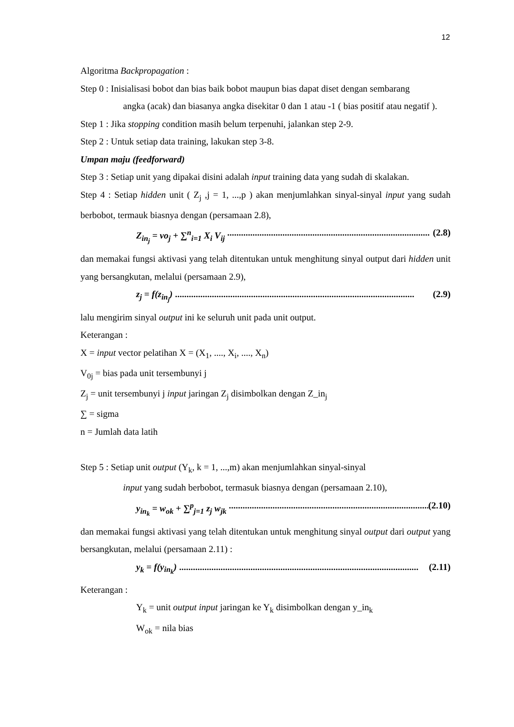12
Algoritma Backpropagation :
Step 0 : Inisialisasi bobot dan bias baik bobot maupun bias dapat diset dengan sembarang
angka (acak) dan biasanya angka disekitar 0 dan 1 atau -1 ( bias positif atau negatif ).
Step 1 : Jika stopping condition masih belum terpenuhi, jalankan step 2-9.
Step 2 : Untuk setiap data training, lakukan step 3-8.
Umpan maju (feedforward)
Step 3 : Setiap unit yang dipakai disini adalah input training data yang sudah di skalakan.
Step 4 : Setiap hidden unit ( Z<sub>j</sub> ,j = 1, ...,p ) akan menjumlahkan sinyal-sinyal input yang sudah berbobot, termauk biasnya dengan (persamaan 2.8),
Z<sub>in<sub>j</sub></sub> = vo<sub>j</sub> + ∑<sup>n</sup><sub>i=1</sub> X<sub>i</sub> V<sub>ij</sub> ........................................................................................ (2.8)
dan memakai fungsi aktivasi yang telah ditentukan untuk menghitung sinyal output dari hidden unit yang bersangkutan, melalui (persamaan 2.9),
z<sub>j</sub> = f(z<sub>in<sub>j</sub></sub>) ........................................................................................................ (2.9)
lalu mengirim sinyal output ini ke seluruh unit pada unit output.
Keterangan :
X = input vector pelatihan X = (X<sub>1</sub>, ...., X<sub>i</sub>, ...., X<sub>n</sub>)
V<sub>0j</sub> = bias pada unit tersembunyi j
Z<sub>j</sub> = unit tersembunyi j input jaringan Z<sub>j</sub> disimbolkan dengan Z_in<sub>j</sub>
∑ = sigma
n = Jumlah data latih
Step 5 : Setiap unit output (Y<sub>k</sub>, k = 1, ...,m) akan menjumlahkan sinyal-sinyal
input yang sudah berbobot, termasuk biasnya dengan (persamaan 2.10),
y<sub>in<sub>k</sub></sub> = w<sub>ok</sub> + ∑<sup>p</sup><sub>j=1</sub> z<sub>j</sub> w<sub>jk</sub> ........................................................................................ (2.10)
dan memakai fungsi aktivasi yang telah ditentukan untuk menghitung sinyal output dari output yang bersangkutan, melalui (persamaan 2.11) :
y<sub>k</sub> = f(y<sub>in<sub>k</sub></sub>) ........................................................................................................ (2.11)
Keterangan :
Y<sub>k</sub> = unit output input jaringan ke Y<sub>k</sub> disimbolkan dengan y_in<sub>k</sub>
W<sub>ok</sub> = nila bias